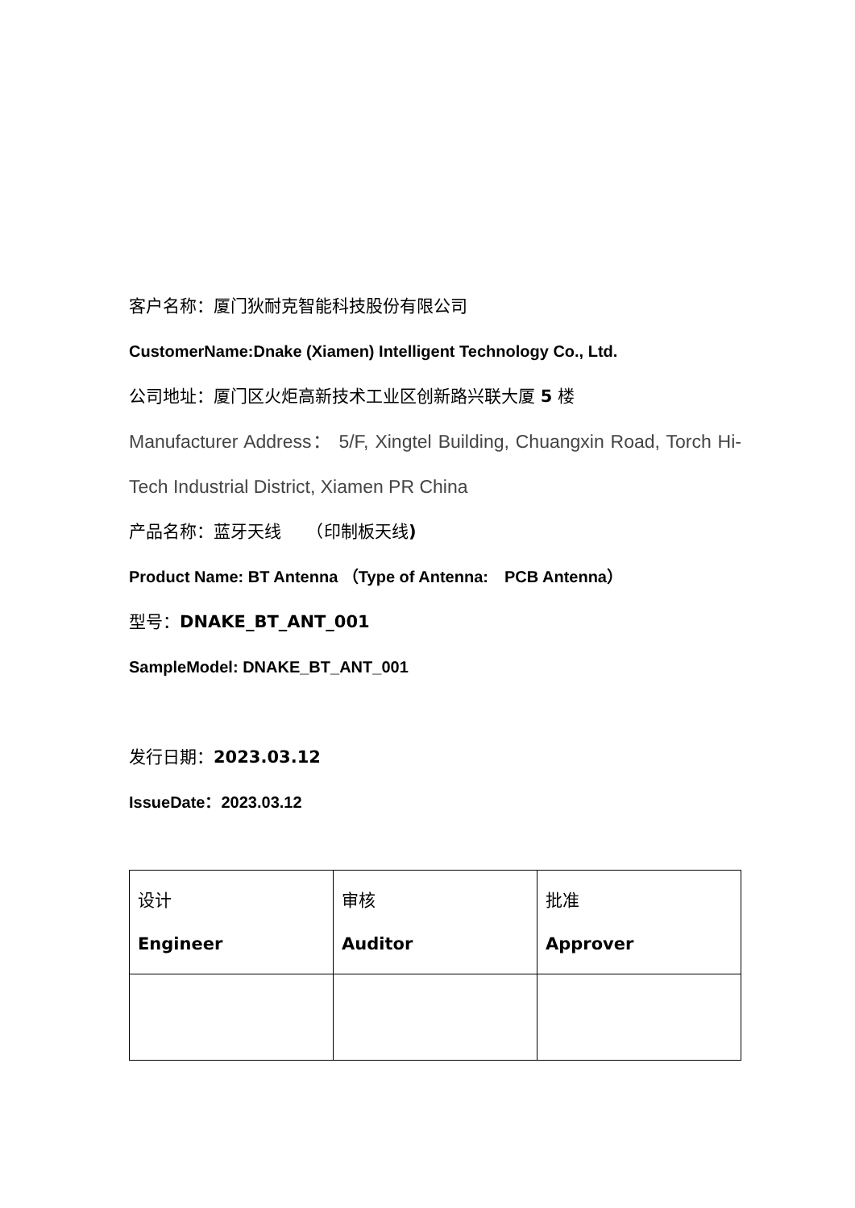客户名称：厦门狄耐克智能科技股份有限公司
CustomerName:Dnake (Xiamen) Intelligent Technology Co., Ltd.
公司地址：厦门区火炬高新技术工业区创新路兴联大厦 5 楼
Manufacturer Address： 5/F, Xingtel Building, Chuangxin Road, Torch Hi-Tech Industrial District, Xiamen PR China
产品名称：蓝牙天线　　（印制板天线)
Product Name: BT Antenna （Type of Antenna:　PCB Antenna）
型号：DNAKE_BT_ANT_001
SampleModel: DNAKE_BT_ANT_001
发行日期：2023.03.12
IssueDate：2023.03.12
| 设计 Engineer | 审核 Auditor | 批准 Approver |